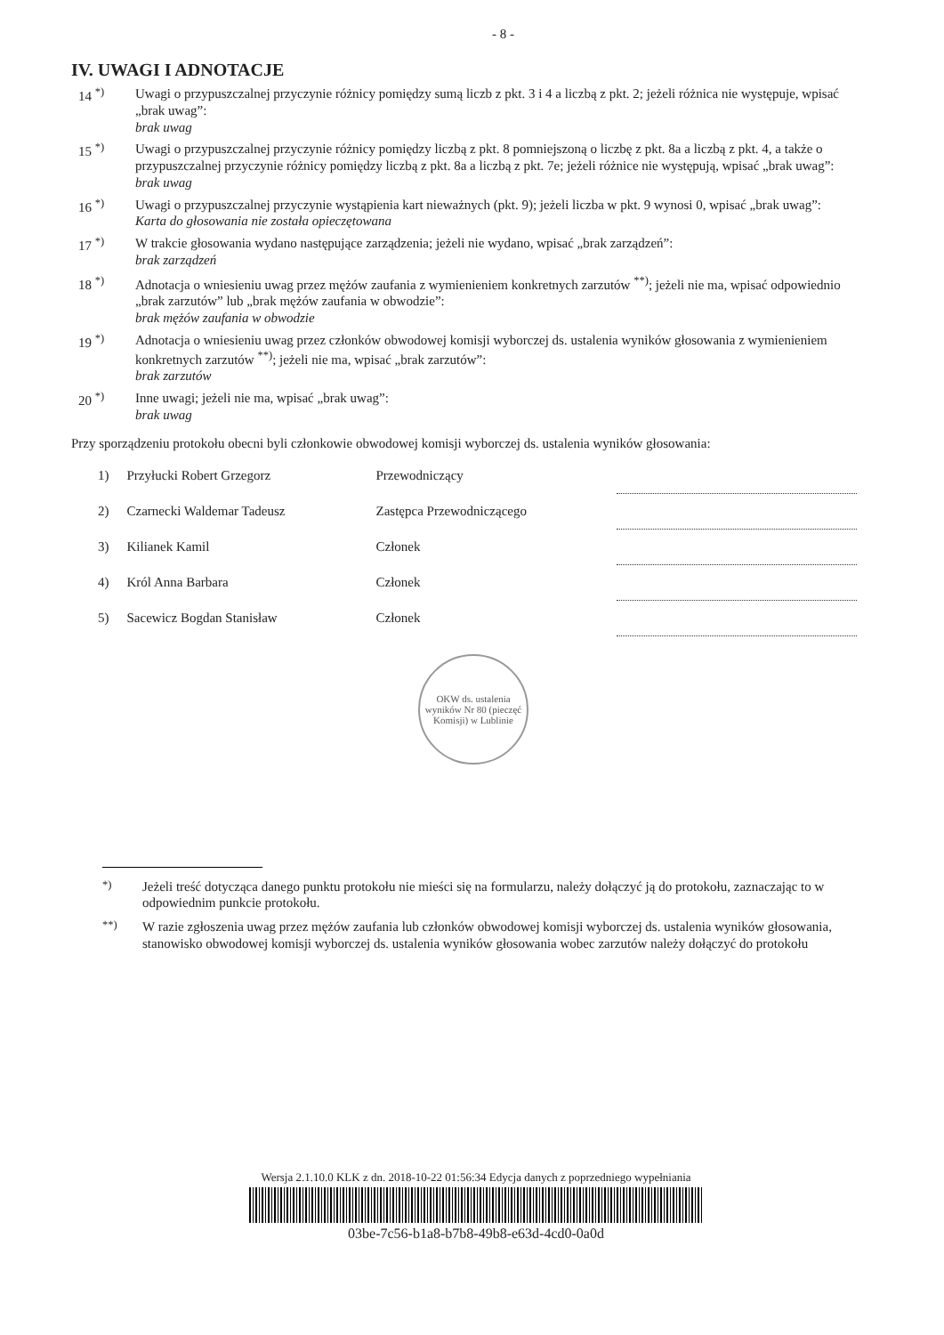- 8 -
IV. UWAGI I ADNOTACJE
14 <sup>*)</sup> Uwagi o przypuszczalnej przyczynie różnicy pomiędzy sumą liczb z pkt. 3 i 4 a liczbą z pkt. 2; jeżeli różnica nie występuje, wpisać „brak uwag”:
brak uwag
15 <sup>*)</sup> Uwagi o przypuszczalnej przyczynie różnicy pomiędzy liczbą z pkt. 8 pomniejszoną o liczbę z pkt. 8a a liczbą z pkt. 4, a także o przypuszczalnej przyczynie różnicy pomiędzy liczbą z pkt. 8a a liczbą z pkt. 7e; jeżeli różnice nie występują, wpisać „brak uwag”:
brak uwag
16 <sup>*)</sup> Uwagi o przypuszczalnej przyczynie wystąpienia kart nieważnych (pkt. 9); jeżeli liczba w pkt. 9 wynosi 0, wpisać „brak uwag”:
Karta do głosowania nie została opieczętowana
17 <sup>*)</sup> W trakcie głosowania wydano następujące zarządzenia; jeżeli nie wydano, wpisać „brak zarządzeń”:
brak zarządzeń
18 <sup>*)</sup> Adnotacja o wniesieniu uwag przez mężów zaufania z wymienieniem konkretnych zarzutów <sup>**)</sup>; jeżeli nie ma, wpisać odpowiednio „brak zarzutów” lub „brak mężów zaufania w obwodzie”:
brak mężów zaufania w obwodzie
19 <sup>*)</sup> Adnotacja o wniesieniu uwag przez członków obwodowej komisji wyborczej ds. ustalenia wyników głosowania z wymienieniem konkretnych zarzutów <sup>**)</sup>; jeżeli nie ma, wpisać „brak zarzutów”:
brak zarzutów
20 <sup>*)</sup> Inne uwagi; jeżeli nie ma, wpisać „brak uwag”:
brak uwag
Przy sporządzeniu protokołu obecni byli członkowie obwodowej komisji wyborczej ds. ustalenia wyników głosowania:
| 1) | Przyłucki Robert Grzegorz | Przewodniczący | |
| 2) | Czarnecki Waldemar Tadeusz | Zastępca Przewodniczącego | |
| 3) | Kilianek Kamil | Członek | |
| 4) | Król Anna Barbara | Członek | |
| 5) | Sacewicz Bogdan Stanisław | Członek | |
OKW ds. ustalenia wyników Nr 80 (pieczęć Komisji) w Lublinie
<sup>*)</sup> Jeżeli treść dotycząca danego punktu protokołu nie mieści się na formularzu, należy dołączyć ją do protokołu, zaznaczając to w odpowiednim punkcie protokołu.
<sup>**)</sup> W razie zgłoszenia uwag przez mężów zaufania lub członków obwodowej komisji wyborczej ds. ustalenia wyników głosowania, stanowisko obwodowej komisji wyborczej ds. ustalenia wyników głosowania wobec zarzutów należy dołączyć do protokołu
Wersja 2.1.10.0 KLK z dn. 2018-10-22 01:56:34 Edycja danych z poprzedniego wypełniania
03be-7c56-b1a8-b7b8-49b8-e63d-4cd0-0a0d